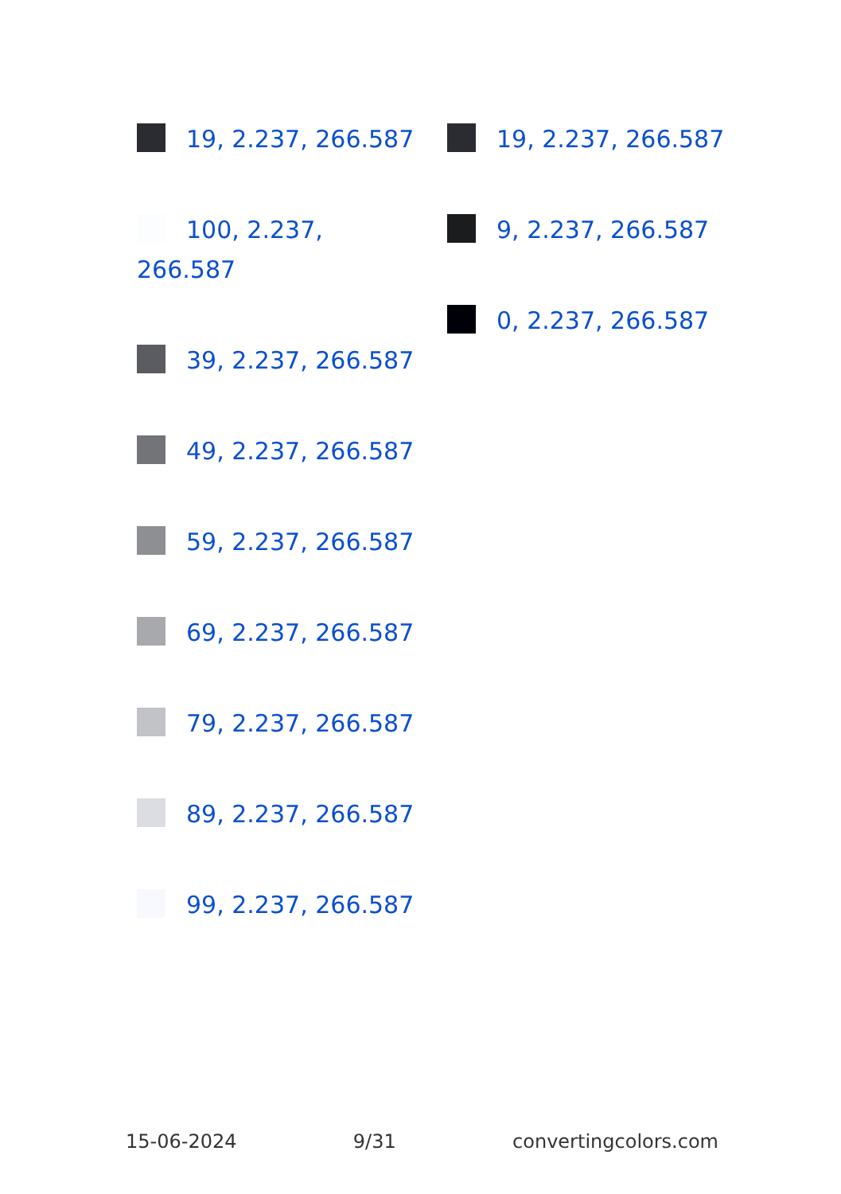19, 2.237, 266.587
100, 2.237, 266.587
39, 2.237, 266.587
49, 2.237, 266.587
59, 2.237, 266.587
69, 2.237, 266.587
79, 2.237, 266.587
89, 2.237, 266.587
99, 2.237, 266.587
19, 2.237, 266.587
9, 2.237, 266.587
0, 2.237, 266.587
15-06-2024 9/31 convertingcolors.com